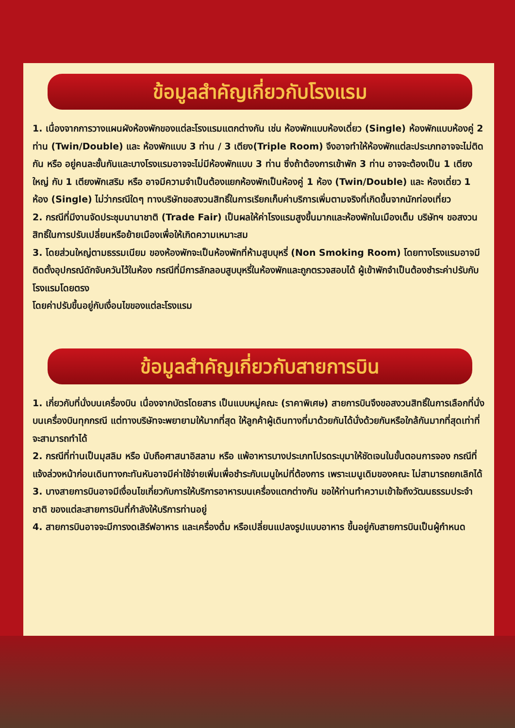ข้อมูลสำคัญเกี่ยวกับโรงแรม
1. เนื่องจากการวางแผนผังห้องพักของแต่ละโรงแรมแตกต่างกัน เช่น ห้องพักแบบห้องเดี่ยว (Single) ห้องพักแบบห้องคู่ 2 ท่าน (Twin/Double) และ ห้องพักแบบ 3 ท่าน / 3 เตียง(Triple Room) จึงอาจทำให้ห้องพักแต่ละประเภทอาจจะไม่ติดกัน หรือ อยู่คนละชั้นกันและบางโรงแรมอาจจะไม่มีห้องพักแบบ 3 ท่าน ซึ่งถ้าต้องการเข้าพัก 3 ท่าน อาจจะต้องเป็น 1 เตียงใหญ่ กับ 1 เตียงพักเสริม หรือ อาจมีความจำเป็นต้องแยกห้องพักเป็นห้องคู่ 1 ห้อง (Twin/Double) และ ห้องเดี่ยว 1 ห้อง (Single) ไม่ว่ากรณีใดๆ ทางบริษัทขอสงวนสิทธิ์ในการเรียกเก็บค่าบริการเพิ่มตามจริงที่เกิดขึ้นจากนักท่องเที่ยว
2. กรณีที่มีงานจัดประชุมนานาชาติ (Trade Fair) เป็นผลให้ค่าโรงแรมสูงขึ้นมากและห้องพักในเมืองเต็ม บริษัทฯ ขอสงวนสิทธิ์ในการปรับเปลี่ยนหรือย้ายเมืองเพื่อให้เกิดความเหมาะสม
3. โดยส่วนใหญ่ตามธรรมเนียม ของห้องพักจะเป็นห้องพักที่ห้ามสูบบุหรี่ (Non Smoking Room) โดยทางโรงแรมอาจมีติดตั้งอุปกรณ์ดักจับควันไว้ในห้อง กรณีที่มีการลักลอบสูบบุหรี่ในห้องพักและถูกตรวจสอบได้ ผู้เข้าพักจำเป็นต้องชำระค่าปรับกับโรงแรมโดยตรง
โดยค่าปรับขึ้นอยู่กับเงื่อนไขของแต่ละโรงแรม
ข้อมูลสำคัญเกี่ยวกับสายการบิน
1. เกี่ยวกับที่นั่งบนเครื่องบิน เนื่องจากบัตรโดยสาร เป็นแบบหมู่คณะ (ราคาพิเศษ) สายการบินจึงขอสงวนสิทธิ์ในการเลือกที่นั่งบนเครื่องบินทุกกรณี แต่ทางบริษัทจะพยายามให้มากที่สุด ให้ลูกค้าผู้เดินทางที่มาด้วยกันได้นั่งด้วยกันหรือใกล้กันมากที่สุดเท่าที่จะสามารถทำได้
2. กรณีที่ท่านเป็นมุสลิม หรือ นับถือศาสนาอิสลาม หรือ แพ้อาหารบางประเภทโปรดระบุมาให้ชัดเจนในขั้นตอนการจอง กรณีที่แจ้งล่วงหน้าก่อนเดินทางกะทันหันอาจมีค่าใช้จ่ายเพิ่มเพื่อชำระกับเมนูใหม่ที่ต้องการ เพราะเมนูเดิมของคณะ ไม่สามารถยกเลิกได้
3. บางสายการบินอาจมีเงื่อนไขเกี่ยวกับการให้บริการอาหารบนเครื่องแตกต่างกัน ขอให้ท่านทำความเข้าใจถึงวัฒนธรรมประจำชาติ ของแต่ละสายการบินที่กำลังให้บริการท่านอยู่
4. สายการบินอาจจะมีการงดเสิร์ฟอาหาร และเครื่องดื่ม หรือเปลี่ยนแปลงรูปแบบอาหาร ขึ้นอยู่กับสายการบินเป็นผู้กำหนด